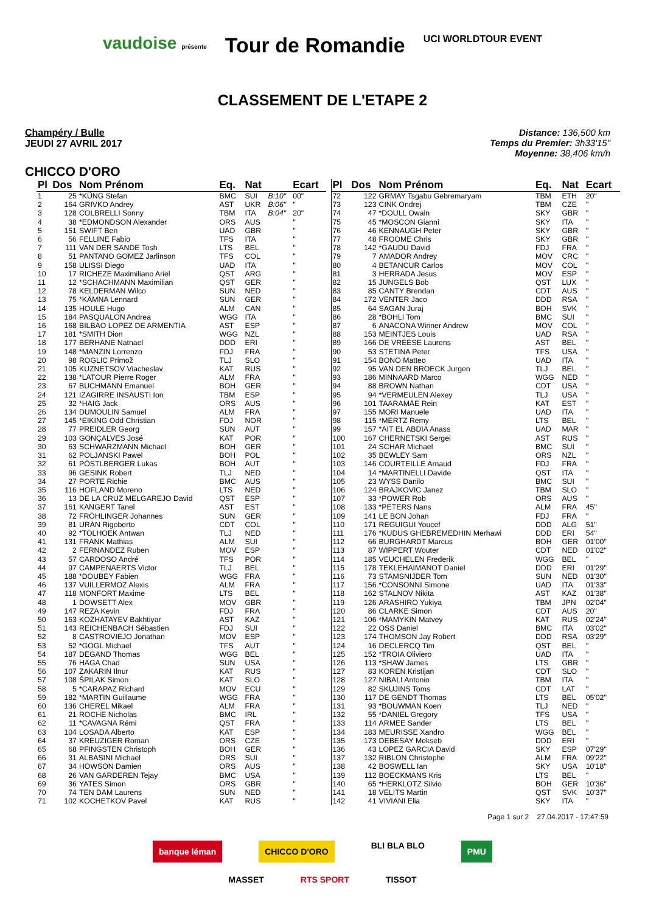vaudoise présente Tour de Romandie UCI WORLDTOUR EVENT
CLASSEMENT DE L'ETAPE 2
Champéry / Bulle
JEUDI 27 AVRIL 2017
Distance: 136,500 km
Temps du Premier: 3h33'15"
Moyenne: 38,406 km/h
CHICCO D'ORO
| Pl | Dos | Nom Prénom | Eq. | Nat | | Ecart |
| --- | --- | --- | --- | --- | --- | --- |
| 1 | 25 | *KÜNG Stefan | BMC | SUI | B:10" | 00" |
| 2 | 164 | GRIVKO Andrey | AST | UKR | B:06" | '' |
| 3 | 128 | COLBRELLI Sonny | TBM | ITA | B:04" | 20" |
| 4 | 38 | *EDMONDSON Alexander | ORS | AUS | | '' |
| 5 | 151 | SWIFT Ben | UAD | GBR | | '' |
| 6 | 56 | FELLINE Fabio | TFS | ITA | | '' |
| 7 | 111 | VAN DER SANDE Tosh | LTS | BEL | | '' |
| 8 | 51 | PANTANO GOMEZ Jarlinson | TFS | COL | | '' |
| 9 | 158 | ULISSI Diego | UAD | ITA | | '' |
| 10 | 17 | RICHEZE Maximiliano Ariel | QST | ARG | | '' |
| 11 | 12 | *SCHACHMANN Maximilian | QST | GER | | '' |
| 12 | 78 | KELDERMAN Wilco | SUN | NED | | '' |
| 13 | 75 | *KÄMNA Lennard | SUN | GER | | '' |
| 14 | 135 | HOULE Hugo | ALM | CAN | | '' |
| 15 | 184 | PASQUALON Andrea | WGG | ITA | | '' |
| 16 | 168 | BILBAO LOPEZ DE ARMENTIA | AST | ESP | | '' |
| 17 | 181 | *SMITH Dion | WGG | NZL | | '' |
| 18 | 177 | BERHANE Natnael | DDD | ERI | | '' |
| 19 | 148 | *MANZIN Lorrenzo | FDJ | FRA | | '' |
| 20 | 98 | ROGLIC Primož | TLJ | SLO | | '' |
| 21 | 105 | KUZNETSOV Viacheslav | KAT | RUS | | '' |
| 22 | 138 | *LATOUR Pierre Roger | ALM | FRA | | '' |
| 23 | 67 | BUCHMANN Emanuel | BOH | GER | | '' |
| 24 | 121 | IZAGIRRE INSAUSTI Ion | TBM | ESP | | '' |
| 25 | 32 | *HAIG Jack | ORS | AUS | | '' |
| 26 | 134 | DUMOULIN Samuel | ALM | FRA | | '' |
| 27 | 145 | *EIKING Odd Christian | FDJ | NOR | | '' |
| 28 | 77 | PREIDLER Georg | SUN | AUT | | '' |
| 29 | 103 | GONÇALVES José | KAT | POR | | '' |
| 30 | 63 | SCHWARZMANN Michael | BOH | GER | | '' |
| 31 | 62 | POLJANSKI Pawel | BOH | POL | | '' |
| 32 | 61 | PÖSTLBERGER Lukas | BOH | AUT | | '' |
| 33 | 96 | GESINK Robert | TLJ | NED | | '' |
| 34 | 27 | PORTE Richie | BMC | AUS | | '' |
| 35 | 116 | HOFLAND Moreno | LTS | NED | | '' |
| 36 | 13 | DE LA CRUZ MELGAREJO David | QST | ESP | | '' |
| 37 | 161 | KANGERT Tanel | AST | EST | | '' |
| 38 | 72 | FRÖHLINGER Johannes | SUN | GER | | '' |
| 39 | 81 | URAN Rigoberto | CDT | COL | | '' |
| 40 | 92 | *TOLHOEK Antwan | TLJ | NED | | '' |
| 41 | 131 | FRANK Mathias | ALM | SUI | | '' |
| 42 | 2 | FERNANDEZ Ruben | MOV | ESP | | '' |
| 43 | 57 | CARDOSO André | TFS | POR | | '' |
| 44 | 97 | CAMPENAERTS Victor | TLJ | BEL | | '' |
| 45 | 188 | *DOUBEY Fabien | WGG | FRA | | '' |
| 46 | 137 | VUILLERMOZ Alexis | ALM | FRA | | '' |
| 47 | 118 | MONFORT Maxime | LTS | BEL | | '' |
| 48 | 1 | DOWSETT Alex | MOV | GBR | | '' |
| 49 | 147 | REZA Kevin | FDJ | FRA | | '' |
| 50 | 163 | KOZHATAYEV Bakhtiyar | AST | KAZ | | '' |
| 51 | 143 | REICHENBACH Sébastien | FDJ | SUI | | '' |
| 52 | 8 | CASTROVIEJO Jonathan | MOV | ESP | | '' |
| 53 | 52 | *GOGL Michael | TFS | AUT | | '' |
| 54 | 187 | DEGAND Thomas | WGG | BEL | | '' |
| 55 | 76 | HAGA Chad | SUN | USA | | '' |
| 56 | 107 | ZAKARIN Ilnur | KAT | RUS | | '' |
| 57 | 108 | ŠPILAK Simon | KAT | SLO | | '' |
| 58 | 5 | *CARAPAZ Richard | MOV | ECU | | '' |
| 59 | 182 | *MARTIN Guillaume | WGG | FRA | | '' |
| 60 | 136 | CHEREL Mikael | ALM | FRA | | '' |
| 61 | 21 | ROCHE Nicholas | BMC | IRL | | '' |
| 62 | 11 | *CAVAGNA Rémi | QST | FRA | | '' |
| 63 | 104 | LOSADA Alberto | KAT | ESP | | '' |
| 64 | 37 | KREUZIGER Roman | ORS | CZE | | '' |
| 65 | 68 | PFINGSTEN Christoph | BOH | GER | | '' |
| 66 | 31 | ALBASINI Michael | ORS | SUI | | '' |
| 67 | 34 | HOWSON Damien | ORS | AUS | | '' |
| 68 | 26 | VAN GARDEREN Tejay | BMC | USA | | '' |
| 69 | 36 | YATES Simon | ORS | GBR | | '' |
| 70 | 74 | TEN DAM Laurens | SUN | NED | | '' |
| 71 | 102 | KOCHETKOV Pavel | KAT | RUS | | '' |
| Pl | Dos | Nom Prénom | Eq. | Nat | Ecart |
| --- | --- | --- | --- | --- | --- |
| 72 | 122 | GRMAY Tsgabu Gebremaryam | TBM | ETH | 20" |
| 73 | 123 | CINK Ondrej | TBM | CZE | '' |
| 74 | 47 | *DOULL Owain | SKY | GBR | '' |
| 75 | 45 | *MOSCON Gianni | SKY | ITA | '' |
| 76 | 46 | KENNAUGH Peter | SKY | GBR | '' |
| 77 | 48 | FROOME Chris | SKY | GBR | '' |
| 78 | 142 | *GAUDU David | FDJ | FRA | '' |
| 79 | 7 | AMADOR Andrey | MOV | CRC | '' |
| 80 | 4 | BETANCUR Carlos | MOV | COL | '' |
| 81 | 3 | HERRADA Jesus | MOV | ESP | '' |
| 82 | 15 | JUNGELS Bob | QST | LUX | '' |
| 83 | 85 | CANTY Brendan | CDT | AUS | '' |
| 84 | 172 | VENTER Jaco | DDD | RSA | '' |
| 85 | 64 | SAGAN Juraj | BOH | SVK | '' |
| 86 | 28 | *BOHLI Tom | BMC | SUI | '' |
| 87 | 6 | ANACONA Winner Andrew | MOV | COL | '' |
| 88 | 153 | MEINTJES Louis | UAD | RSA | '' |
| 89 | 166 | DE VREESE Laurens | AST | BEL | '' |
| 90 | 53 | STETINA Peter | TFS | USA | '' |
| 91 | 154 | BONO Matteo | UAD | ITA | '' |
| 92 | 95 | VAN DEN BROECK Jurgen | TLJ | BEL | '' |
| 93 | 186 | MINNAARD Marco | WGG | NED | '' |
| 94 | 88 | BROWN Nathan | CDT | USA | '' |
| 95 | 94 | *VERMEULEN Alexey | TLJ | USA | '' |
| 96 | 101 | TAARAMÄE Rein | KAT | EST | '' |
| 97 | 155 | MORI Manuele | UAD | ITA | '' |
| 98 | 115 | *MERTZ Remy | LTS | BEL | '' |
| 99 | 157 | *AIT EL ABDIA Anass | UAD | MAR | '' |
| 100 | 167 | CHERNETSKI Sergei | AST | RUS | '' |
| 101 | 24 | SCHAR Michael | BMC | SUI | '' |
| 102 | 35 | BEWLEY Sam | ORS | NZL | '' |
| 103 | 146 | COURTEILLE Arnaud | FDJ | FRA | '' |
| 104 | 14 | *MARTINELLI Davide | QST | ITA | '' |
| 105 | 23 | WYSS Danilo | BMC | SUI | '' |
| 106 | 124 | BRAJKOVIC Janez | TBM | SLO | '' |
| 107 | 33 | *POWER Rob | ORS | AUS | '' |
| 108 | 133 | *PETERS Nans | ALM | FRA | 45" |
| 109 | 141 | LE BON Johan | FDJ | FRA | '' |
| 110 | 171 | REGUIGUI Youcef | DDD | ALG | 51" |
| 111 | 176 | *KUDUS GHEBREMEDHIN Merhawi | DDD | ERI | 54" |
| 112 | 66 | BURGHARDT Marcus | BOH | GER | 01'00" |
| 113 | 87 | WIPPERT Wouter | CDT | NED | 01'02" |
| 114 | 185 | VEUCHELEN Frederik | WGG | BEL | '' |
| 115 | 178 | TEKLEHAIMANOT Daniel | DDD | ERI | 01'29" |
| 116 | 73 | STAMSNIJDER Tom | SUN | NED | 01'30" |
| 117 | 156 | *CONSONNI Simone | UAD | ITA | 01'33" |
| 118 | 162 | STALNOV Nikita | AST | KAZ | 01'38" |
| 119 | 126 | ARASHIRO Yukiya | TBM | JPN | 02'04" |
| 120 | 86 | CLARKE Simon | CDT | AUS | 20" |
| 121 | 106 | *MAMYKIN Matvey | KAT | RUS | 02'24" |
| 122 | 22 | OSS Daniel | BMC | ITA | 03'02" |
| 123 | 174 | THOMSON Jay Robert | DDD | RSA | 03'29" |
| 124 | 16 | DECLERCQ Tim | QST | BEL | '' |
| 125 | 152 | *TROIA Oliviero | UAD | ITA | '' |
| 126 | 113 | *SHAW James | LTS | GBR | '' |
| 127 | 83 | KOREN Kristijan | CDT | SLO | '' |
| 128 | 127 | NIBALI Antonio | TBM | ITA | '' |
| 129 | 82 | SKUJINS Toms | CDT | LAT | '' |
| 130 | 117 | DE GENDT Thomas | LTS | BEL | 05'02" |
| 131 | 93 | *BOUWMAN Koen | TLJ | NED | '' |
| 132 | 55 | *DANIEL Gregory | TFS | USA | '' |
| 133 | 114 | ARMEE Sander | LTS | BEL | '' |
| 134 | 183 | MEURISSE Xandro | WGG | BEL | '' |
| 135 | 173 | DEBESAY Mekseb | DDD | ERI | '' |
| 136 | 43 | LOPEZ GARCIA David | SKY | ESP | 07'29" |
| 137 | 132 | RIBLON Christophe | ALM | FRA | 09'22" |
| 138 | 42 | BOSWELL Ian | SKY | USA | 10'18" |
| 139 | 112 | BOECKMANS Kris | LTS | BEL | '' |
| 140 | 65 | *HERKLOTZ Silvio | BOH | GER | 10'36" |
| 141 | 18 | VELITS Martin | QST | SVK | 10'37" |
| 142 | 41 | VIVIANI Elia | SKY | ITA | '' |
Page 1 sur 2 27.04.2017 - 17:47:59
banque léman CHICCO D'ORO BLI BLA BLO PMU
MASSET RTS SPORT TISSOT